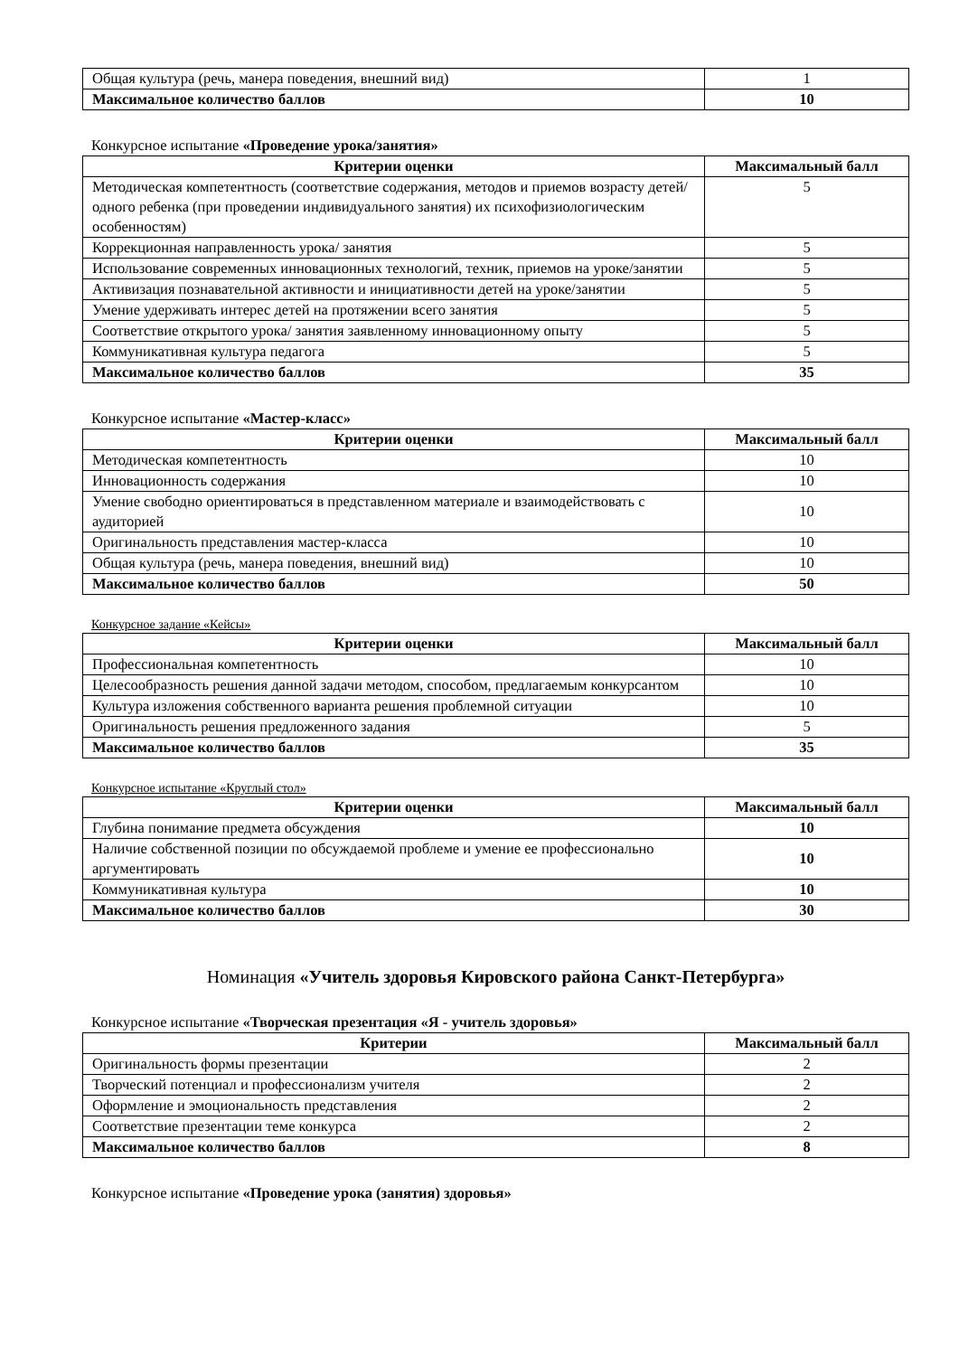| Общая культура (речь, манера поведения, внешний вид) | 1 |
| Максимальное количество баллов | 10 |
Конкурсное испытание «Проведение урока/занятия»
| Критерии оценки | Максимальный балл |
| --- | --- |
| Методическая компетентность (соответствие содержания, методов и приемов возрасту детей/одного ребенка (при проведении индивидуального занятия) их психофизиологическим особенностям) | 5 |
| Коррекционная направленность урока/ занятия | 5 |
| Использование современных инновационных технологий, техник, приемов на уроке/занятии | 5 |
| Активизация познавательной активности и инициативности детей на уроке/занятии | 5 |
| Умение удерживать интерес детей на протяжении всего занятия | 5 |
| Соответствие открытого урока/ занятия заявленному инновационному опыту | 5 |
| Коммуникативная культура педагога | 5 |
| Максимальное количество баллов | 35 |
Конкурсное испытание «Мастер-класс»
| Критерии оценки | Максимальный балл |
| --- | --- |
| Методическая компетентность | 10 |
| Инновационность содержания | 10 |
| Умение свободно ориентироваться в представленном материале и взаимодействовать с аудиторией | 10 |
| Оригинальность представления мастер-класса | 10 |
| Общая культура (речь, манера поведения, внешний вид) | 10 |
| Максимальное количество баллов | 50 |
Конкурсное задание «Кейсы»
| Критерии оценки | Максимальный балл |
| --- | --- |
| Профессиональная компетентность | 10 |
| Целесообразность решения данной задачи методом, способом, предлагаемым конкурсантом | 10 |
| Культура изложения собственного варианта решения проблемной ситуации | 10 |
| Оригинальность решения предложенного задания | 5 |
| Максимальное количество баллов | 35 |
Конкурсное испытание «Круглый стол»
| Критерии оценки | Максимальный балл |
| --- | --- |
| Глубина понимание предмета обсуждения | 10 |
| Наличие собственной позиции по обсуждаемой проблеме и умение ее профессионально аргументировать | 10 |
| Коммуникативная культура | 10 |
| Максимальное количество баллов | 30 |
Номинация «Учитель здоровья Кировского района Санкт-Петербурга»
Конкурсное испытание «Творческая презентация «Я - учитель здоровья»
| Критерии | Максимальный балл |
| --- | --- |
| Оригинальность формы презентации | 2 |
| Творческий потенциал и профессионализм учителя | 2 |
| Оформление и эмоциональность представления | 2 |
| Соответствие презентации теме конкурса | 2 |
| Максимальное количество баллов | 8 |
Конкурсное испытание «Проведение урока (занятия) здоровья»